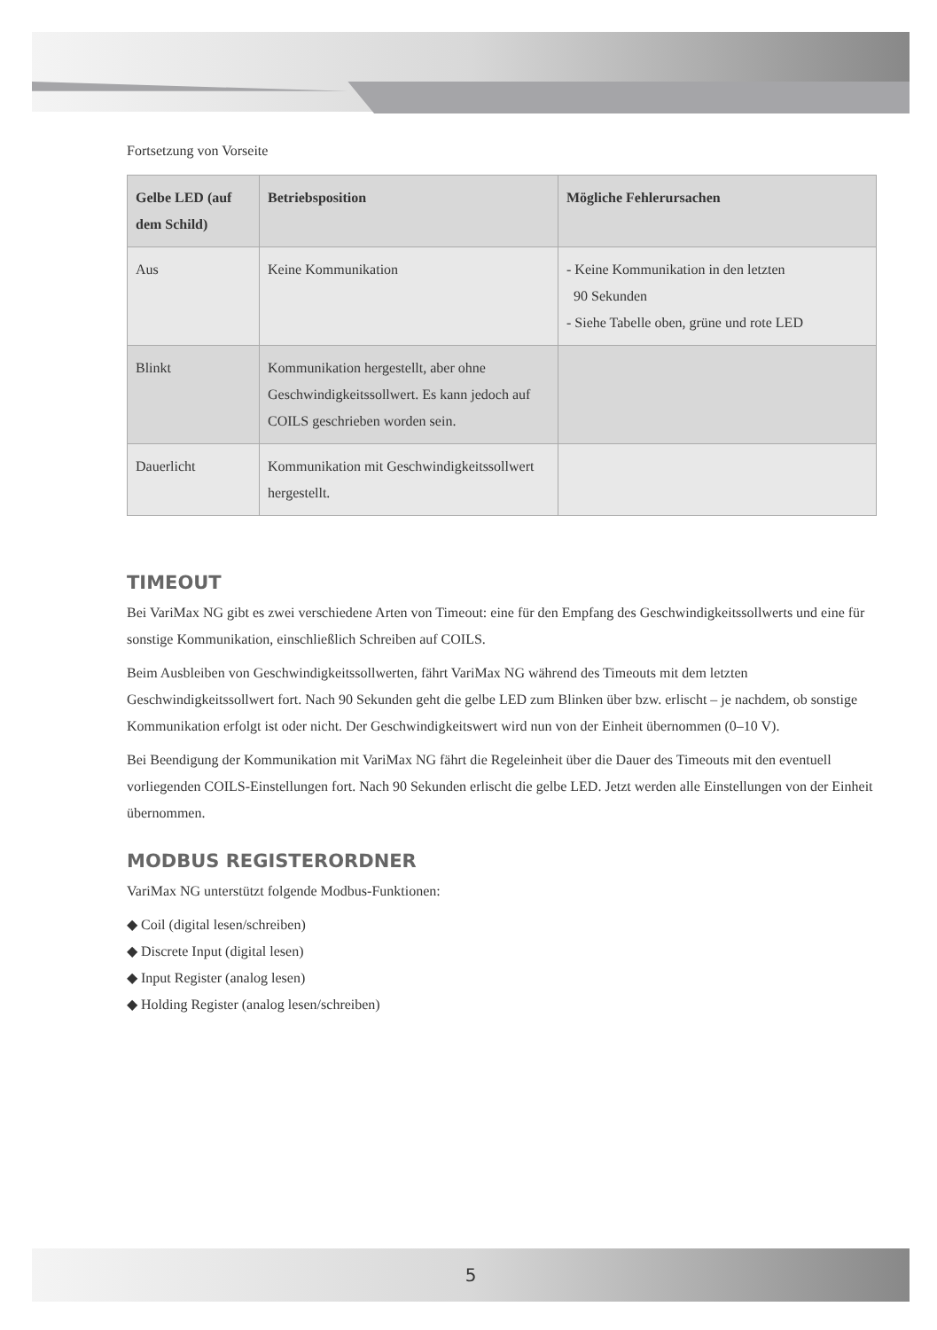Fortsetzung von Vorseite
| Gelbe LED (auf dem Schild) | Betriebsposition | Mögliche Fehlerursachen |
| --- | --- | --- |
| Aus | Keine Kommunikation | - Keine Kommunikation in den letzten 90 Sekunden - Siehe Tabelle oben, grüne und rote LED |
| Blinkt | Kommunikation hergestellt, aber ohne Geschwindigkeitssollwert. Es kann jedoch auf COILS geschrieben worden sein. | |
| Dauerlicht | Kommunikation mit Geschwindigkeitssollwert hergestellt. | |
TIMEOUT
Bei VariMax NG gibt es zwei verschiedene Arten von Timeout: eine für den Empfang des Geschwindigkeitssollwerts und eine für sonstige Kommunikation, einschließlich Schreiben auf COILS.
Beim Ausbleiben von Geschwindigkeitssollwerten, fährt VariMax NG während des Timeouts mit dem letzten Geschwindigkeitssollwert fort. Nach 90 Sekunden geht die gelbe LED zum Blinken über bzw. erlischt – je nachdem, ob sonstige Kommunikation erfolgt ist oder nicht. Der Geschwindigkeitswert wird nun von der Einheit übernommen (0–10 V).
Bei Beendigung der Kommunikation mit VariMax NG fährt die Regeleinheit über die Dauer des Timeouts mit den eventuell vorliegenden COILS-Einstellungen fort. Nach 90 Sekunden erlischt die gelbe LED. Jetzt werden alle Einstellungen von der Einheit übernommen.
MODBUS REGISTERORDNER
VariMax NG unterstützt folgende Modbus-Funktionen:
◆ Coil (digital lesen/schreiben)
◆ Discrete Input (digital lesen)
◆ Input Register (analog lesen)
◆ Holding Register (analog lesen/schreiben)
5